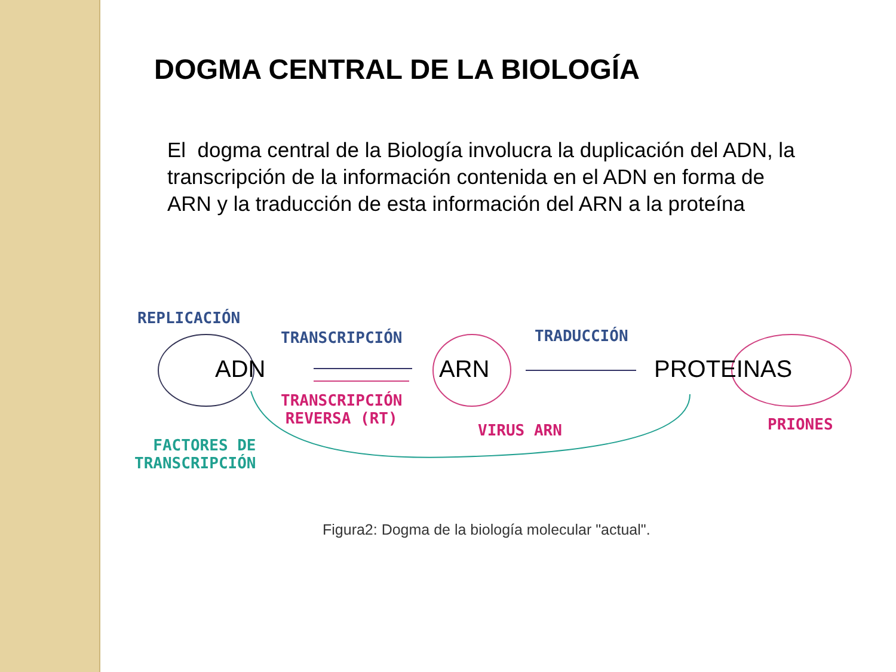DOGMA CENTRAL DE LA BIOLOGÍA
El dogma central de la Biología involucra la duplicación del ADN, la transcripción de la información contenida en el ADN en forma de ARN y la traducción de esta información del ARN a la proteína
REPLICACIÓN
TRANSCRIPCIÓN TRADUCCIÓN
ADN ARN PROTEINAS
TRANSCRIPCIÓN
REVERSA (RT)
VIRUS ARN PRIONES
FACTORES DE
TRANSCRIPCIÓN
Figura2: Dogma de la biología molecular "actual".